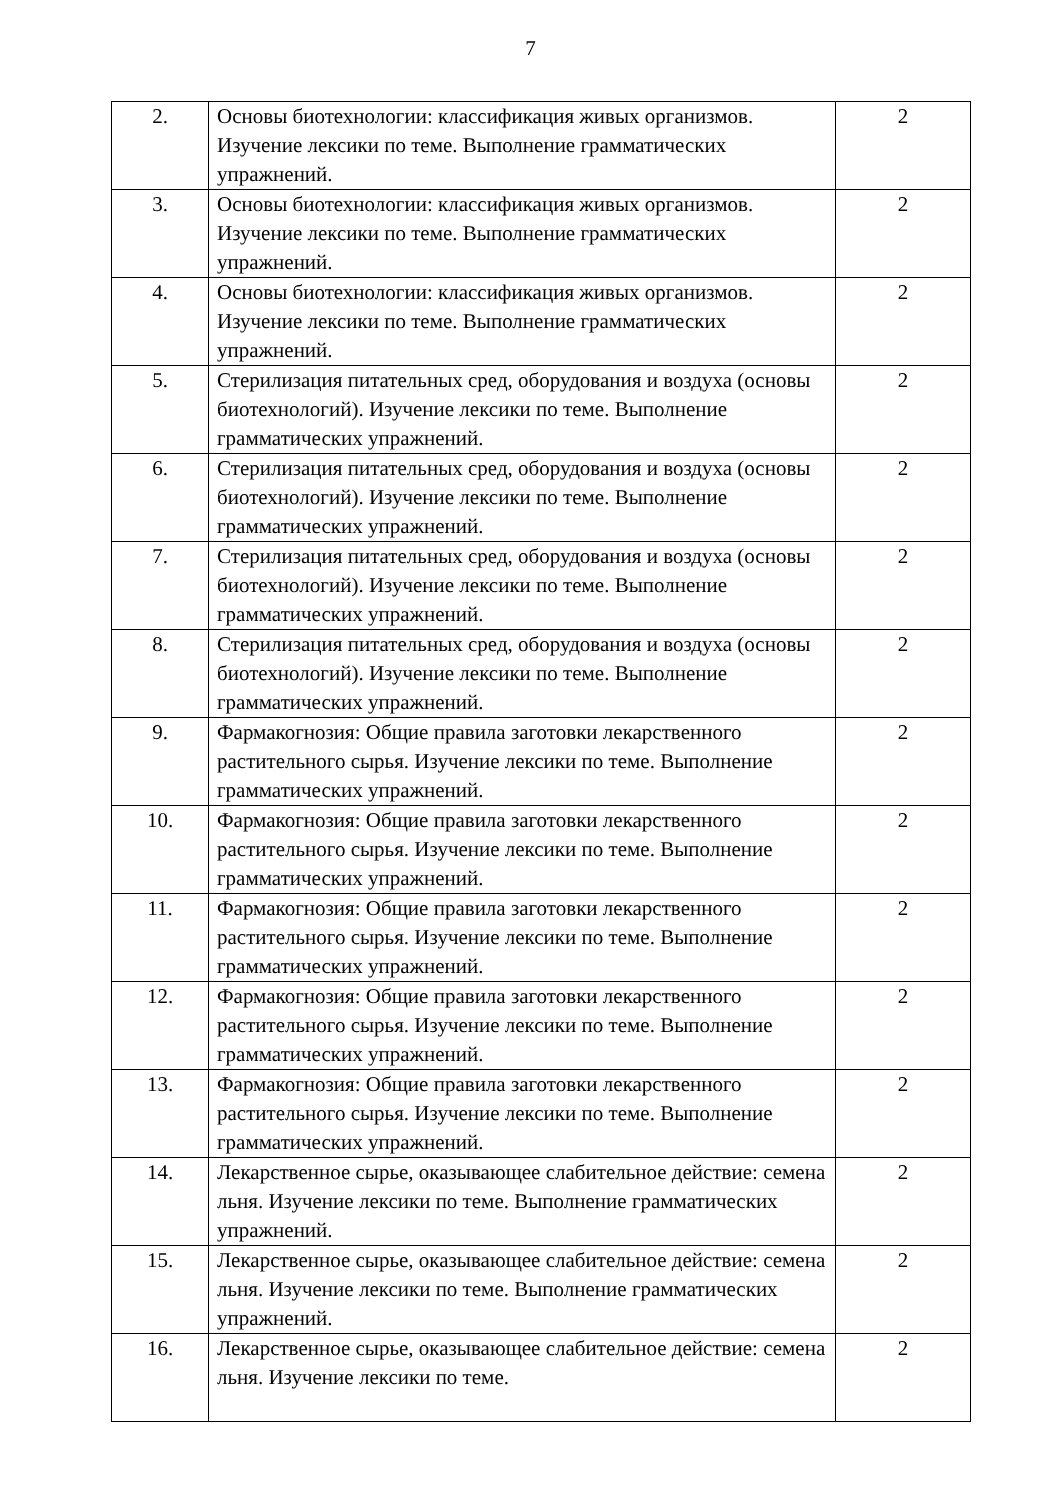7
| 2. | Основы биотехнологии: классификация живых организмов. Изучение лексики по теме. Выполнение грамматических упражнений. | 2 |
| 3. | Основы биотехнологии: классификация живых организмов. Изучение лексики по теме. Выполнение грамматических упражнений. | 2 |
| 4. | Основы биотехнологии: классификация живых организмов. Изучение лексики по теме. Выполнение грамматических упражнений. | 2 |
| 5. | Стерилизация питательных сред, оборудования и воздуха (основы биотехнологий). Изучение лексики по теме. Выполнение грамматических упражнений. | 2 |
| 6. | Стерилизация питательных сред, оборудования и воздуха (основы биотехнологий). Изучение лексики по теме. Выполнение грамматических упражнений. | 2 |
| 7. | Стерилизация питательных сред, оборудования и воздуха (основы биотехнологий). Изучение лексики по теме. Выполнение грамматических упражнений. | 2 |
| 8. | Стерилизация питательных сред, оборудования и воздуха (основы биотехнологий). Изучение лексики по теме. Выполнение грамматических упражнений. | 2 |
| 9. | Фармакогнозия: Общие правила заготовки лекарственного растительного сырья. Изучение лексики по теме. Выполнение грамматических упражнений. | 2 |
| 10. | Фармакогнозия: Общие правила заготовки лекарственного растительного сырья. Изучение лексики по теме. Выполнение грамматических упражнений. | 2 |
| 11. | Фармакогнозия: Общие правила заготовки лекарственного растительного сырья. Изучение лексики по теме. Выполнение грамматических упражнений. | 2 |
| 12. | Фармакогнозия: Общие правила заготовки лекарственного растительного сырья. Изучение лексики по теме. Выполнение грамматических упражнений. | 2 |
| 13. | Фармакогнозия: Общие правила заготовки лекарственного растительного сырья. Изучение лексики по теме. Выполнение грамматических упражнений. | 2 |
| 14. | Лекарственное сырье, оказывающее слабительное действие: семена льня. Изучение лексики по теме. Выполнение грамматических упражнений. | 2 |
| 15. | Лекарственное сырье, оказывающее слабительное действие: семена льня. Изучение лексики по теме. Выполнение грамматических упражнений. | 2 |
| 16. | Лекарственное сырье, оказывающее слабительное действие: семена льня. Изучение лексики по теме. | 2 |